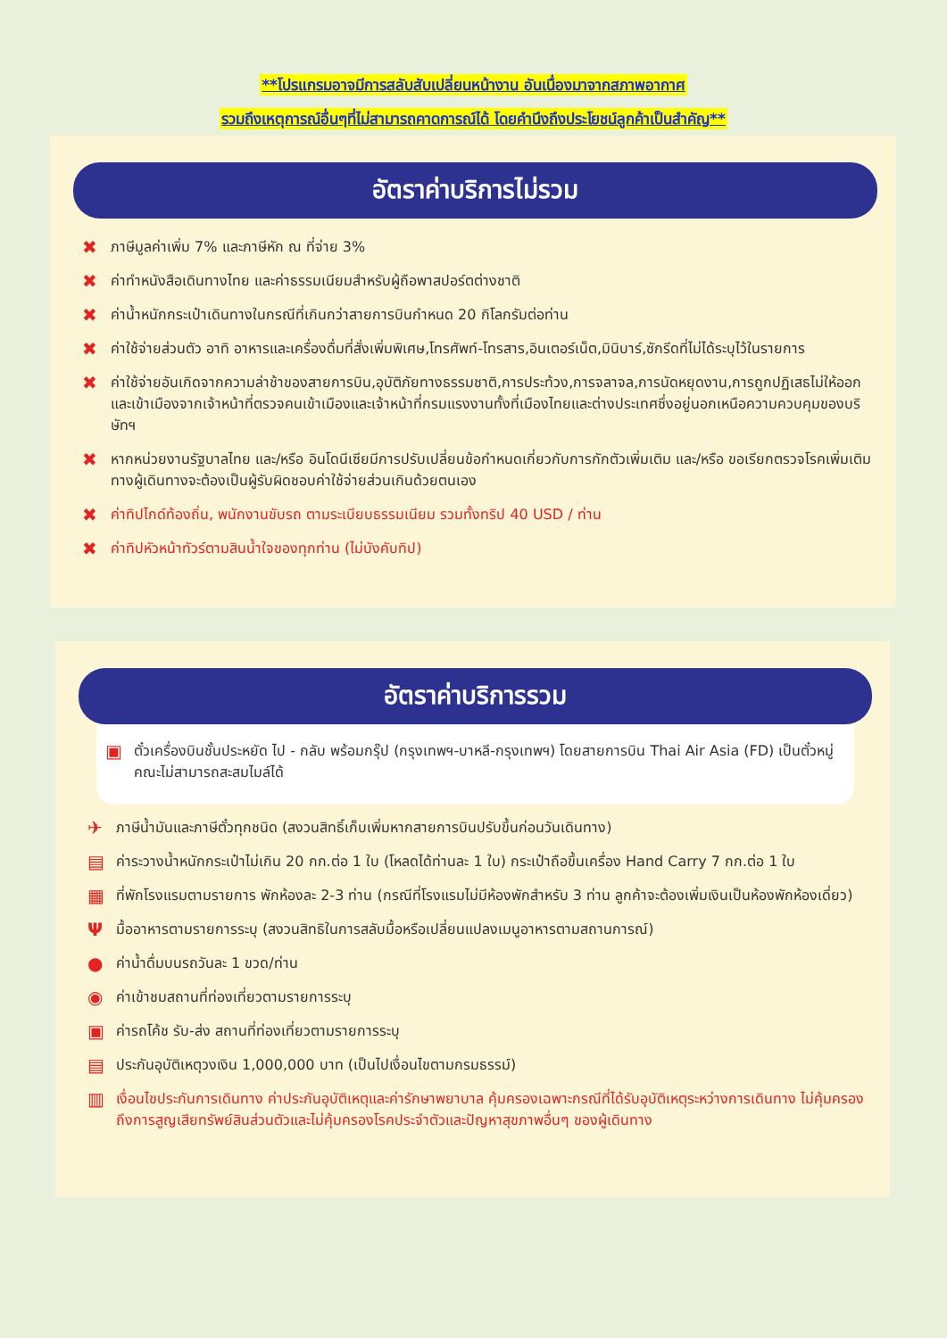**โปรแกรมอาจมีการสลับสับเปลี่ยนหน้างาน อันเนื่องมาจากสภาพอากาศ
รวมถึงเหตุการณ์อื่นๆที่ไม่สามารถคาดการณ์ได้ โดยคำนึงถึงประโยชน์ลูกค้าเป็นสำคัญ**
อัตราค่าบริการไม่รวม
✖ ภาษีมูลค่าเพิ่ม 7% และภาษีหัก ณ ที่จ่าย 3%
✖ ค่าทำหนังสือเดินทางไทย และค่าธรรมเนียมสำหรับผู้ถือพาสปอร์ตต่างชาติ
✖ ค่าน้ำหนักกระเป๋าเดินทางในกรณีที่เกินกว่าสายการบินกำหนด 20 กิโลกรัมต่อท่าน
✖ ค่าใช้จ่ายส่วนตัว อาทิ อาหารและเครื่องดื่มที่สั่งเพิ่มพิเศษ,โทรศัพท์-โทรสาร,อินเตอร์เน็ต,มินิบาร์,ซักรีดที่ไม่ได้ระบุไว้ในรายการ
✖ ค่าใช้จ่ายอันเกิดจากความล่าช้าของสายการบิน,อุบัติภัยทางธรรมชาติ,การประท้วง,การจลาจล,การนัดหยุดงาน,การถูกปฏิเสธไม่ให้ออกและเข้าเมืองจากเจ้าหน้าที่ตรวจคนเข้าเมืองและเจ้าหน้าที่กรมแรงงานทั้งที่เมืองไทยและต่างประเทศซึ่งอยู่นอกเหนือความควบคุมของบริษัทฯ
✖ หากหน่วยงานรัฐบาลไทย และ/หรือ อินโดนีเซียมีการปรับเปลี่ยนข้อกำหนดเกี่ยวกับการกักตัวเพิ่มเติม และ/หรือ ขอเรียกตรวจโรคเพิ่มเติม ทางผู้เดินทางจะต้องเป็นผู้รับผิดชอบค่าใช้จ่ายส่วนเกินด้วยตนเอง
✖ ค่าทิปไกด์ท้องถิ่น, พนักงานขับรถ ตามระเบียบธรรมเนียม รวมทั้งทริป 40 USD / ท่าน
✖ ค่าทิปหัวหน้าทัวร์ตามสินน้ำใจของทุกท่าน (ไม่บังคับทิป)
อัตราค่าบริการรวม
▣ ตั๋วเครื่องบินชั้นประหยัด ไป - กลับ พร้อมกรุ๊ป (กรุงเทพฯ-บาหลี-กรุงเทพฯ) โดยสายการบิน Thai Air Asia (FD) เป็นตั๋วหมู่คณะไม่สามารถสะสมไมล์ได้
✈ ภาษีน้ำมันและภาษีตั๋วทุกชนิด (สงวนสิทธิ์เก็บเพิ่มหากสายการบินปรับขึ้นก่อนวันเดินทาง)
▤ ค่าระวางน้ำหนักกระเป๋าไม่เกิน 20 กก.ต่อ 1 ใบ (โหลดได้ท่านละ 1 ใบ) กระเป๋าถือขึ้นเครื่อง Hand Carry 7 กก.ต่อ 1 ใบ
▦ ที่พักโรงแรมตามรายการ พักห้องละ 2-3 ท่าน (กรณีที่โรงแรมไม่มีห้องพักสำหรับ 3 ท่าน ลูกค้าจะต้องเพิ่มเงินเป็นห้องพักห้องเดี่ยว)
Ψมื้ออาหารตามรายการระบุ (สงวนสิทธิในการสลับมื้อหรือเปลี่ยนแปลงเมนูอาหารตามสถานการณ์)
● ค่าน้ำดื่มบนรถวันละ 1 ขวด/ท่าน
◉ ค่าเข้าชมสถานที่ท่องเที่ยวตามรายการระบุ
▣ ค่ารถโค้ช รับ-ส่ง สถานที่ท่องเที่ยวตามรายการระบุ
▤ ประกันอุบัติเหตุวงเงิน 1,000,000 บาท (เป็นไปเงื่อนไขตามกรมธรรม์)
▥ เงื่อนไขประกันการเดินทาง ค่าประกันอุบัติเหตุและค่ารักษาพยาบาล คุ้มครองเฉพาะกรณีที่ได้รับอุบัติเหตุระหว่างการเดินทาง ไม่คุ้มครองถึงการสูญเสียทรัพย์สินส่วนตัวและไม่คุ้มครองโรคประจำตัวและปัญหาสุขภาพอื่นๆ ของผู้เดินทาง